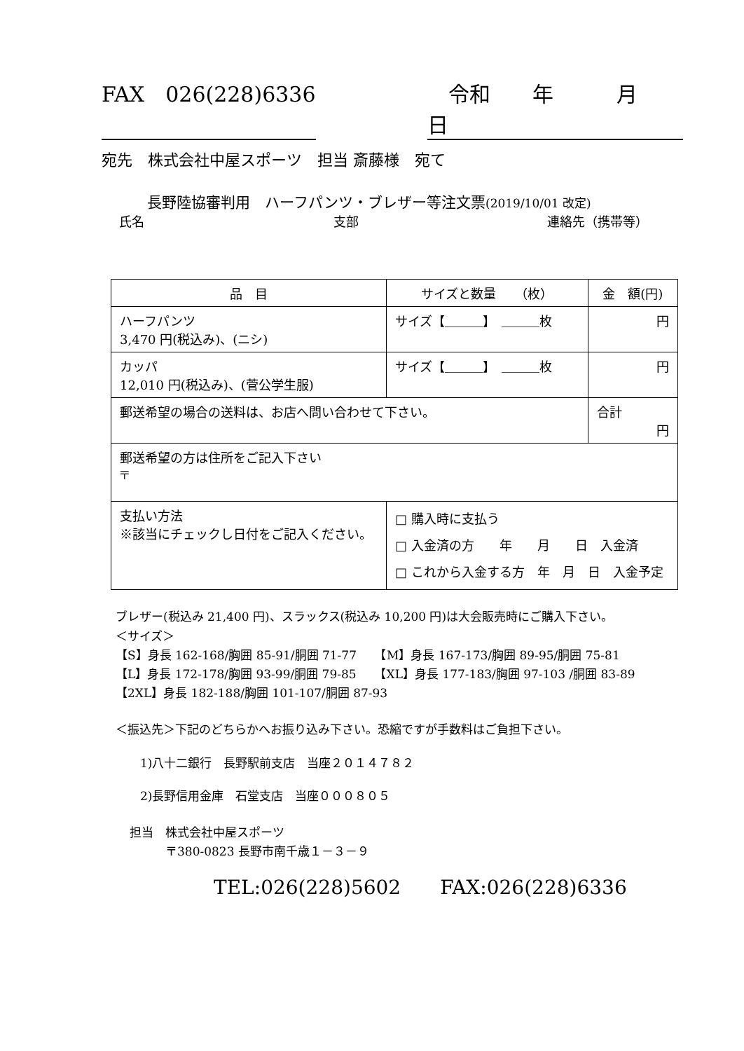FAX　026(228)6336 　令和　　年　　　月　　　日
宛先　株式会社中屋スポーツ　担当 斎藤様　宛て
長野陸協審判用　ハーフパンツ・ブレザー等注文票(2019/10/01 改定)
氏名 支部 連絡先（携帯等）
| 品 目 | サイズと数量 （枚） | 金 額(円) |
| --- | --- | --- |
| ハーフパンツ 3,470 円(税込み)、(ニシ) | サイズ【＿＿＿】 ＿＿＿枚 | 円 |
| カッパ 12,010 円(税込み)、(菅公学生服) | サイズ【＿＿＿】 ＿＿＿枚 | 円 |
| 郵送希望の場合の送料は、お店へ問い合わせて下さい。 | | 合計 円 |
| 郵送希望の方は住所をご記入下さい 〒 | | |
| 支払い方法 ※該当にチェックし日付をご記入ください。 | □ 購入時に支払う □ 入金済の方 年 月 日 入金済 □ これから入金する方 年 月 日 入金予定 | |
ブレザー(税込み 21,400 円)、スラックス(税込み 10,200 円)は大会販売時にご購入下さい。
＜サイズ＞
【S】身長 162-168/胸囲 85-91/胴囲 71-77　　【M】身長 167-173/胸囲 89-95/胴囲 75-81
【L】身長 172-178/胸囲 93-99/胴囲 79-85　　【XL】身長 177-183/胸囲 97-103 /胴囲 83-89
【2XL】身長 182-188/胸囲 101-107/胴囲 87-93
＜振込先＞下記のどちらかへお振り込み下さい。恐縮ですが手数料はご負担下さい。
1)八十二銀行　長野駅前支店　当座２０１４７８２
2)長野信用金庫　石堂支店　当座０００８０５
担当　株式会社中屋スポーツ
　　　〒380-0823 長野市南千歳１－３－９
TEL:026(228)5602　　FAX:026(228)6336